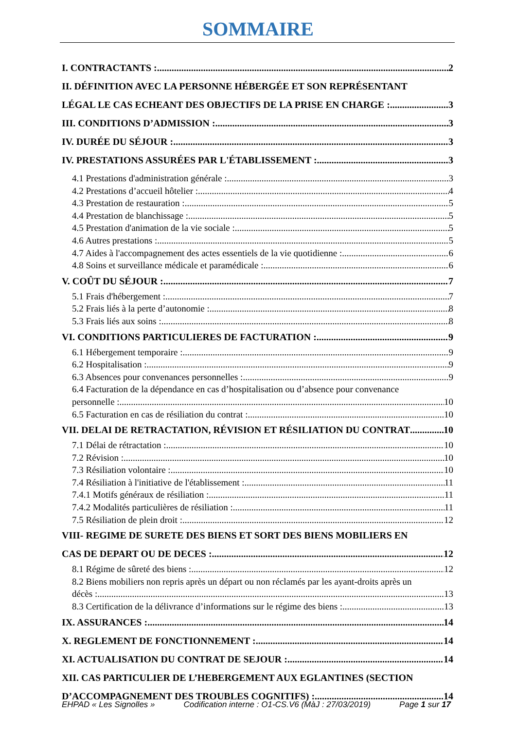SOMMAIRE
I. CONTRACTANTS : 2
II. DÉFINITION AVEC LA PERSONNE HÉBERGÉE ET SON REPRÉSENTANT
LÉGAL LE CAS ECHEANT DES OBJECTIFS DE LA PRISE EN CHARGE : 3
III. CONDITIONS D’ADMISSION : 3
IV. DURÉE DU SÉJOUR : 3
IV. PRESTATIONS ASSURÉES PAR L'ÉTABLISSEMENT : 3
4.1 Prestations d'administration générale : 3
4.2 Prestations d’accueil hôtelier : 4
4.3 Prestation de restauration : 5
4.4 Prestation de blanchissage : 5
4.5 Prestation d'animation de la vie sociale : 5
4.6 Autres prestations : 5
4.7 Aides à l'accompagnement des actes essentiels de la vie quotidienne : 6
4.8 Soins et surveillance médicale et paramédicale : 6
V. COÛT DU SÉJOUR : 7
5.1 Frais d'hébergement : 7
5.2 Frais liés à la perte d’autonomie : 8
5.3 Frais liés aux soins : 8
VI. CONDITIONS PARTICULIERES DE FACTURATION : 9
6.1 Hébergement temporaire : 9
6.2 Hospitalisation : 9
6.3 Absences pour convenances personnelles : 9
6.4 Facturation de la dépendance en cas d’hospitalisation ou d’absence pour convenance
personnelle : 10
6.5 Facturation en cas de résiliation du contrat : 10
VII. DELAI DE RETRACTATION, RÉVISION ET RÉSILIATION DU CONTRAT 10
7.1 Délai de rétractation : 10
7.2 Révision : 10
7.3 Résiliation volontaire : 10
7.4 Résiliation à l'initiative de l'établissement : 11
7.4.1 Motifs généraux de résiliation : 11
7.4.2 Modalités particulières de résiliation : 11
7.5 Résiliation de plein droit : 12
VIII- REGIME DE SURETE DES BIENS ET SORT DES BIENS MOBILIERS EN
CAS DE DEPART OU DE DECES : 12
8.1 Régime de sûreté des biens : 12
8.2 Biens mobiliers non repris après un départ ou non réclamés par les ayant-droits après un
décès : 13
8.3 Certification de la délivrance d’informations sur le régime des biens : 13
IX. ASSURANCES : 14
X. REGLEMENT DE FONCTIONNEMENT : 14
XI. ACTUALISATION DU CONTRAT DE SEJOUR : 14
XII. CAS PARTICULIER DE L’HEBERGEMENT AUX EGLANTINES (SECTION
D’ACCOMPAGNEMENT DES TROUBLES COGNITIFS) : 14
EHPAD « Les Signolles » Codification interne : O1-CS.V6 (MàJ : 27/03/2019) Page 1 sur 17